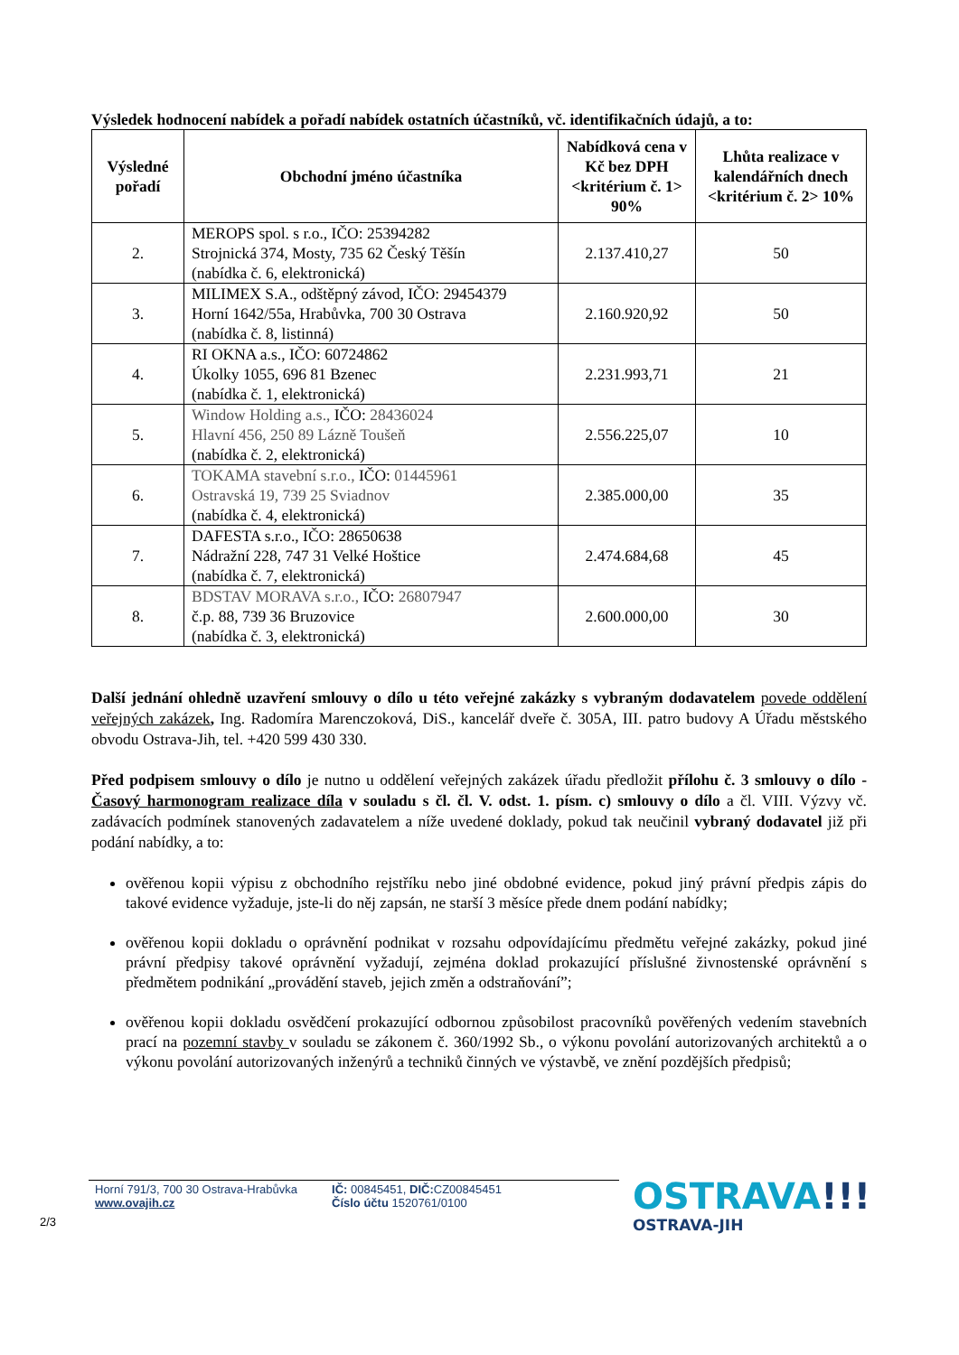Výsledek hodnocení nabídek a pořadí nabídek ostatních účastníků, vč. identifikačních údajů, a to:
| Výsledné pořadí | Obchodní jméno účastníka | Nabídková cena v Kč bez DPH <kritérium č. 1> 90% | Lhůta realizace v kalendářních dnech <kritérium č. 2> 10% |
| --- | --- | --- | --- |
| 2. | MEROPS spol. s r.o., IČO: 25394282 Strojnická 374, Mosty, 735 62 Český Těšín (nabídka č. 6, elektronická) | 2.137.410,27 | 50 |
| 3. | MILIMEX S.A., odštěpný závod, IČO: 29454379 Horní 1642/55a, Hrabůvka, 700 30 Ostrava (nabídka č. 8, listinná) | 2.160.920,92 | 50 |
| 4. | RI OKNA a.s., IČO: 60724862 Úkolky 1055, 696 81 Bzenec (nabídka č. 1, elektronická) | 2.231.993,71 | 21 |
| 5. | Window Holding a.s., IČO: 28436024 Hlavní 456, 250 89 Lázně Toušeň (nabídka č. 2, elektronická) | 2.556.225,07 | 10 |
| 6. | TOKAMA stavební s.r.o., IČO: 01445961 Ostravská 19, 739 25 Sviadnov (nabídka č. 4, elektronická) | 2.385.000,00 | 35 |
| 7. | DAFESTA s.r.o., IČO: 28650638 Nádražní 228, 747 31 Velké Hoštice (nabídka č. 7, elektronická) | 2.474.684,68 | 45 |
| 8. | BDSTAV MORAVA s.r.o., IČO: 26807947 č.p. 88, 739 36 Bruzovice (nabídka č. 3, elektronická) | 2.600.000,00 | 30 |
Další jednání ohledně uzavření smlouvy o dílo u této veřejné zakázky s vybraným dodavatelem povede oddělení veřejných zakázek, Ing. Radomíra Marenczoková, DiS., kancelář dveře č. 305A, III. patro budovy A Úřadu městského obvodu Ostrava-Jih, tel. +420 599 430 330.
Před podpisem smlouvy o dílo je nutno u oddělení veřejných zakázek úřadu předložit přílohu č. 3 smlouvy o dílo - Časový harmonogram realizace díla v souladu s čl. čl. V. odst. 1. písm. c) smlouvy o dílo a čl. VIII. Výzvy vč. zadávacích podmínek stanovených zadavatelem a níže uvedené doklady, pokud tak neučinil vybraný dodavatel již při podání nabídky, a to:
ověřenou kopii výpisu z obchodního rejstříku nebo jiné obdobné evidence, pokud jiný právní předpis zápis do takové evidence vyžaduje, jste-li do něj zapsán, ne starší 3 měsíce přede dnem podání nabídky;
ověřenou kopii dokladu o oprávnění podnikat v rozsahu odpovídajícímu předmětu veřejné zakázky, pokud jiné právní předpisy takové oprávnění vyžadují, zejména doklad prokazující příslušné živnostenské oprávnění s předmětem podnikání „provádění staveb, jejich změn a odstraňování”;
ověřenou kopii dokladu osvědčení prokazující odbornou způsobilost pracovníků pověřených vedením stavebních prací na pozemní stavby v souladu se zákonem č. 360/1992 Sb., o výkonu povolání autorizovaných architektů a o výkonu povolání autorizovaných inženýrů a techniků činných ve výstavbě, ve znění pozdějších předpisů;
Horní 791/3, 700 30 Ostrava-Hrabůvka
www.ovajih.cz
IČ: 00845451, DIČ: CZ00845451
Číslo účtu 1520761/0100
OSTRAVA!!!
OSTRAVA-JIH
2/3